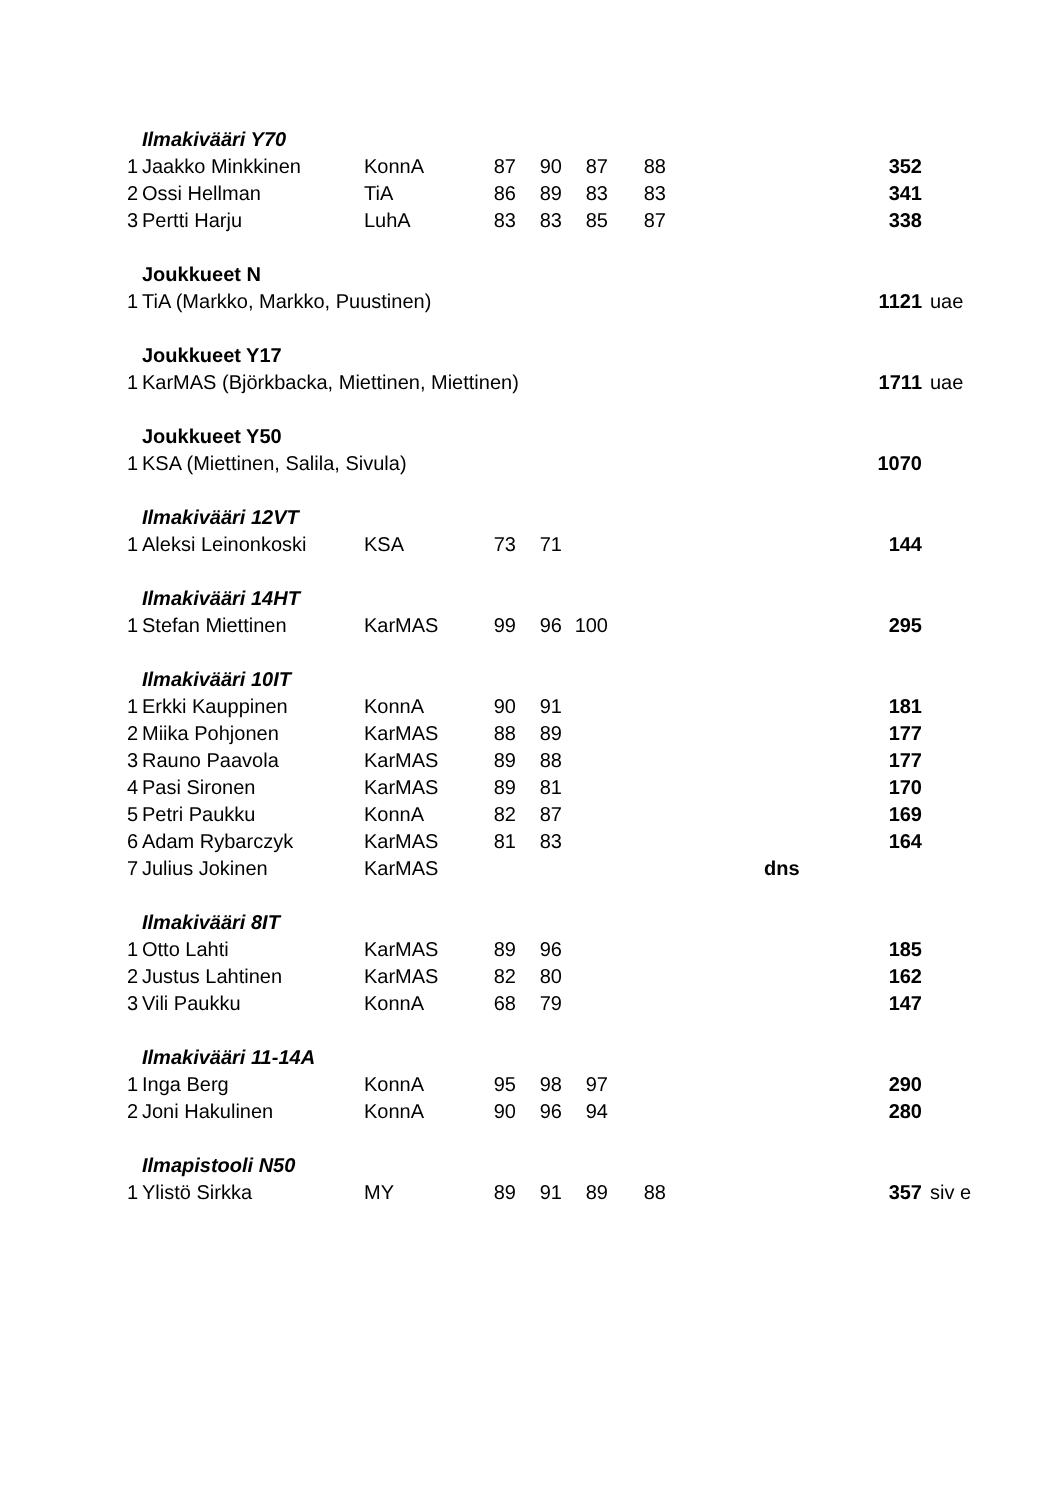| | Ilmakivääri Y70 | | | | | | | |
| 1 | Jaakko Minkkinen | KonnA | 87 | 90 | 87 | 88 | 352 | |
| 2 | Ossi Hellman | TiA | 86 | 89 | 83 | 83 | 341 | |
| 3 | Pertti Harju | LuhA | 83 | 83 | 85 | 87 | 338 | |
| | Joukkueet N | | | | | | | |
| 1 | TiA (Markko, Markko, Puustinen) | | | | | | 1121 | uae |
| | Joukkueet Y17 | | | | | | | |
| 1 | KarMAS (Björkbacka, Miettinen, Miettinen) | | | | | | 1711 | uae |
| | Joukkueet Y50 | | | | | | | |
| 1 | KSA (Miettinen, Salila, Sivula) | | | | | | 1070 | |
| | Ilmakivääri 12VT | | | | | | | |
| 1 | Aleksi Leinonkoski | KSA | 73 | 71 | | | 144 | |
| | Ilmakivääri 14HT | | | | | | | |
| 1 | Stefan Miettinen | KarMAS | 99 | 96 | 100 | | 295 | |
| | Ilmakivääri 10IT | | | | | | | |
| 1 | Erkki Kauppinen | KonnA | 90 | 91 | | | 181 | |
| 2 | Miika Pohjonen | KarMAS | 88 | 89 | | | 177 | |
| 3 | Rauno Paavola | KarMAS | 89 | 88 | | | 177 | |
| 4 | Pasi Sironen | KarMAS | 89 | 81 | | | 170 | |
| 5 | Petri Paukku | KonnA | 82 | 87 | | | 169 | |
| 6 | Adam Rybarczyk | KarMAS | 81 | 83 | | | 164 | |
| 7 | Julius Jokinen | KarMAS | | | | | dns | |
| | Ilmakivääri 8IT | | | | | | | |
| 1 | Otto Lahti | KarMAS | 89 | 96 | | | 185 | |
| 2 | Justus Lahtinen | KarMAS | 82 | 80 | | | 162 | |
| 3 | Vili Paukku | KonnA | 68 | 79 | | | 147 | |
| | Ilmakivääri 11-14A | | | | | | | |
| 1 | Inga Berg | KonnA | 95 | 98 | 97 | | 290 | |
| 2 | Joni Hakulinen | KonnA | 90 | 96 | 94 | | 280 | |
| | Ilmapistooli N50 | | | | | | | |
| 1 | Ylistö Sirkka | MY | 89 | 91 | 89 | 88 | 357 | siv e |